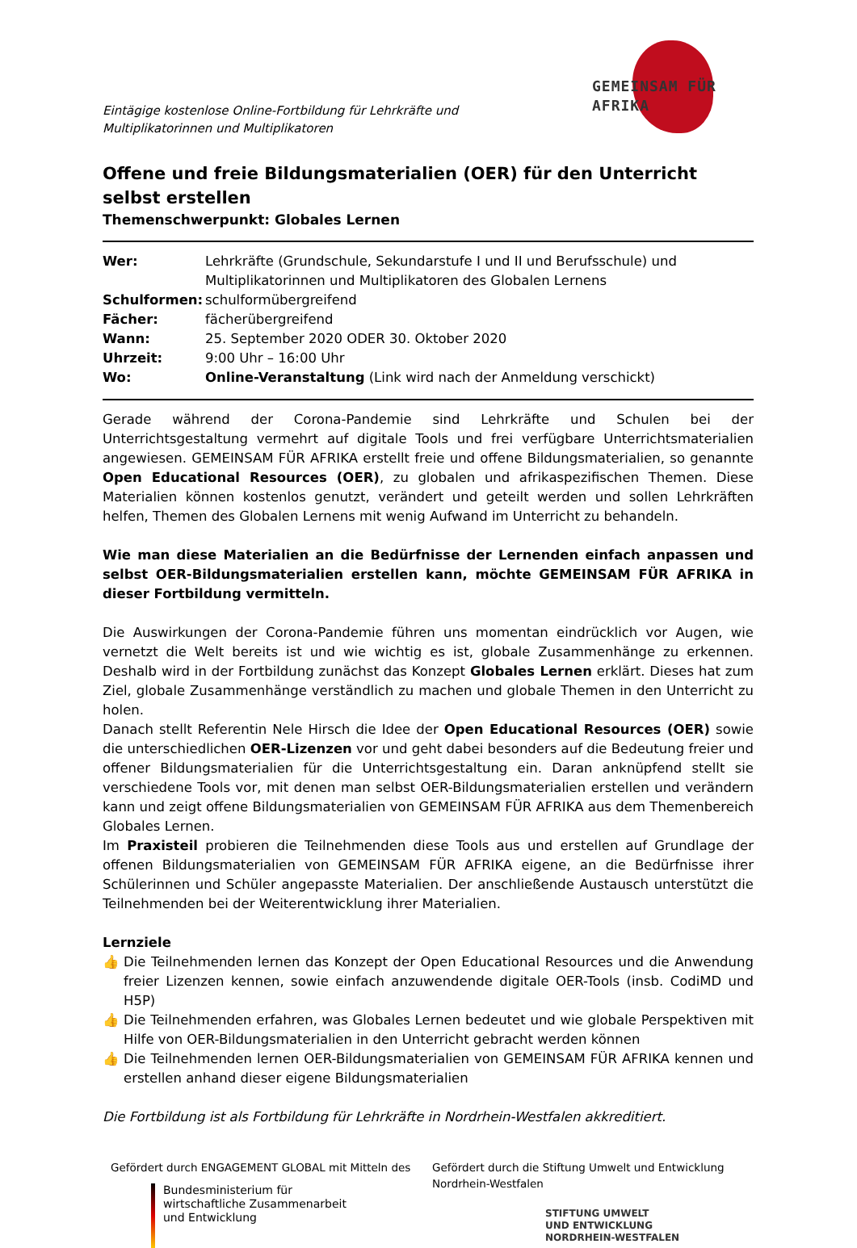Eintägige kostenlose Online-Fortbildung für Lehrkräfte und Multiplikatorinnen und Multiplikatoren
GEMEINSAM FÜR AFRIKA
Offene und freie Bildungsmaterialien (OER) für den Unterricht selbst erstellen
Themenschwerpunkt: Globales Lernen
Wer:
Lehrkräfte (Grundschule, Sekundarstufe I und II und Berufsschule) und Multiplikatorinnen und Multiplikatoren des Globalen Lernens
Schulformen:
schulformübergreifend
Fächer:
fächerübergreifend
Wann:
25. September 2020 ODER 30. Oktober 2020
Uhrzeit:
9:00 Uhr – 16:00 Uhr
Wo:
Online-Veranstaltung (Link wird nach der Anmeldung verschickt)
Gerade während der Corona-Pandemie sind Lehrkräfte und Schulen bei der Unterrichtsgestaltung vermehrt auf digitale Tools und frei verfügbare Unterrichtsmaterialien angewiesen. GEMEINSAM FÜR AFRIKA erstellt freie und offene Bildungsmaterialien, so genannte Open Educational Resources (OER), zu globalen und afrikaspezifischen Themen. Diese Materialien können kostenlos genutzt, verändert und geteilt werden und sollen Lehrkräften helfen, Themen des Globalen Lernens mit wenig Aufwand im Unterricht zu behandeln.
Wie man diese Materialien an die Bedürfnisse der Lernenden einfach anpassen und selbst OER-Bildungsmaterialien erstellen kann, möchte GEMEINSAM FÜR AFRIKA in dieser Fortbildung vermitteln.
Die Auswirkungen der Corona-Pandemie führen uns momentan eindrücklich vor Augen, wie vernetzt die Welt bereits ist und wie wichtig es ist, globale Zusammenhänge zu erkennen. Deshalb wird in der Fortbildung zunächst das Konzept Globales Lernen erklärt. Dieses hat zum Ziel, globale Zusammenhänge verständlich zu machen und globale Themen in den Unterricht zu holen.
Danach stellt Referentin Nele Hirsch die Idee der Open Educational Resources (OER) sowie die unterschiedlichen OER-Lizenzen vor und geht dabei besonders auf die Bedeutung freier und offener Bildungsmaterialien für die Unterrichtsgestaltung ein. Daran anknüpfend stellt sie verschiedene Tools vor, mit denen man selbst OER-Bildungsmaterialien erstellen und verändern kann und zeigt offene Bildungsmaterialien von GEMEINSAM FÜR AFRIKA aus dem Themenbereich Globales Lernen.
Im Praxisteil probieren die Teilnehmenden diese Tools aus und erstellen auf Grundlage der offenen Bildungsmaterialien von GEMEINSAM FÜR AFRIKA eigene, an die Bedürfnisse ihrer Schülerinnen und Schüler angepasste Materialien. Der anschließende Austausch unterstützt die Teilnehmenden bei der Weiterentwicklung ihrer Materialien.
Lernziele
👍 Die Teilnehmenden lernen das Konzept der Open Educational Resources und die Anwendung freier Lizenzen kennen, sowie einfach anzuwendende digitale OER-Tools (insb. CodiMD und H5P)
👍 Die Teilnehmenden erfahren, was Globales Lernen bedeutet und wie globale Perspektiven mit Hilfe von OER-Bildungsmaterialien in den Unterricht gebracht werden können
👍 Die Teilnehmenden lernen OER-Bildungsmaterialien von GEMEINSAM FÜR AFRIKA kennen und erstellen anhand dieser eigene Bildungsmaterialien
Die Fortbildung ist als Fortbildung für Lehrkräfte in Nordrhein-Westfalen akkreditiert.
Gefördert durch ENGAGEMENT GLOBAL mit Mitteln des
Bundesministerium für
wirtschaftliche Zusammenarbeit
und Entwicklung
Gefördert durch die Stiftung Umwelt und Entwicklung Nordrhein-Westfalen
STIFTUNG UMWELT
UND ENTWICKLUNG
NORDRHEIN-WESTFALEN